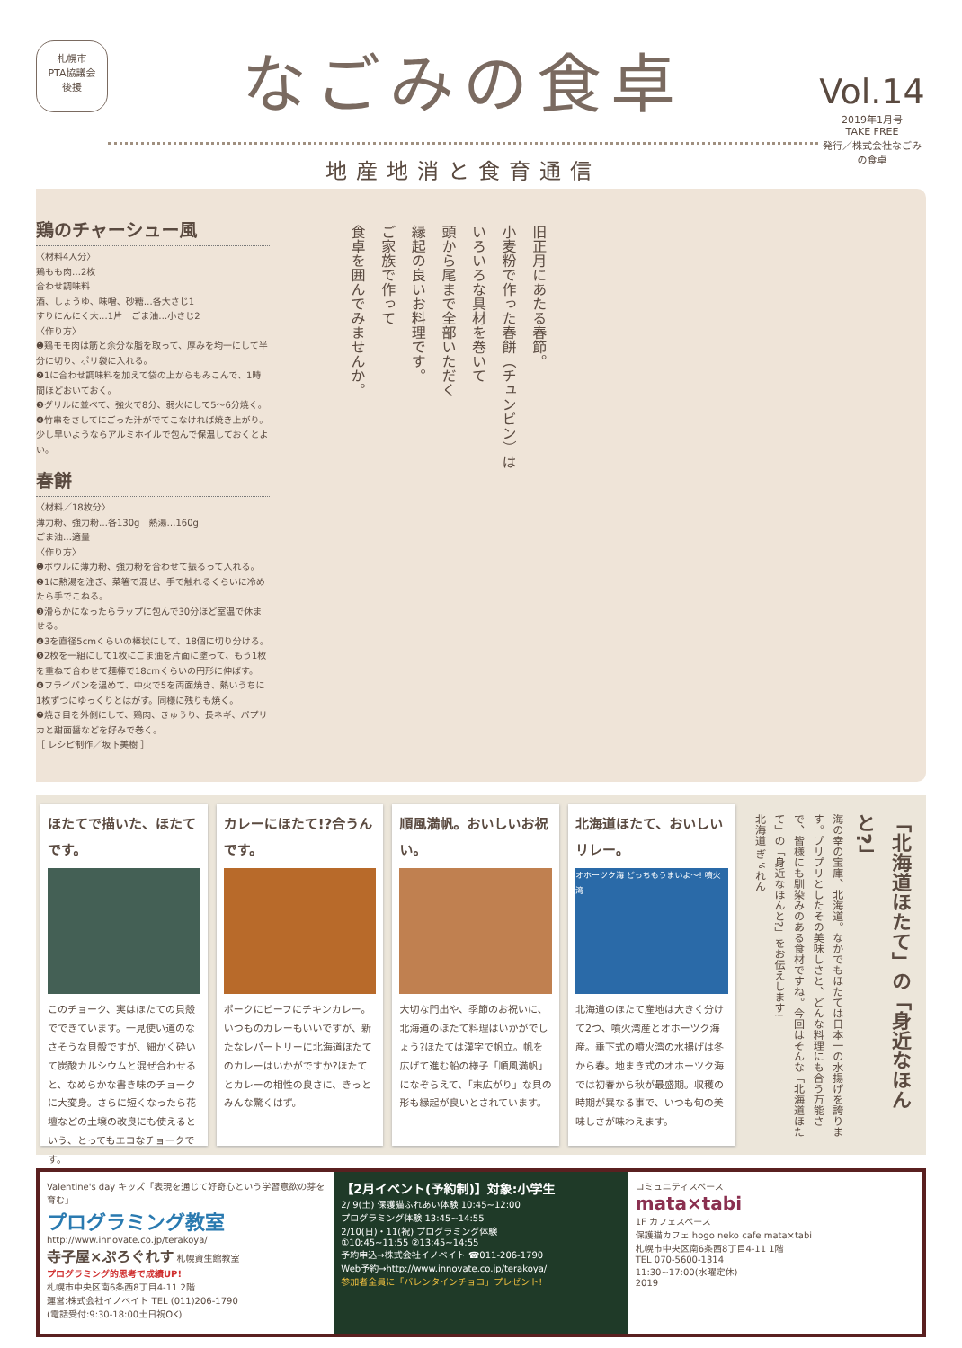札幌市
PTA協議会
後援
なごみの食卓
地産地消と食育通信
Vol.14
2019年1月号
TAKE FREE
発行／株式会社なごみの食卓
鶏のチャーシュー風
〈材料4人分〉
鶏もも肉…2枚
合わせ調味料
酒、しょうゆ、味噌、砂糖…各大さじ1
すりにんにく大…1片　ごま油…小さじ2
〈作り方〉
❶鶏モモ肉は筋と余分な脂を取って、厚みを均一にして半分に切り、ポリ袋に入れる。
❷1に合わせ調味料を加えて袋の上からもみこんで、1時間ほどおいておく。
❸グリルに並べて、強火で8分、弱火にして5〜6分焼く。
❹竹串をさしてにごった汁がでてこなければ焼き上がり。少し早いようならアルミホイルで包んで保温しておくとよい。
春餅
〈材料／18枚分〉
薄力粉、強力粉…各130g　熱湯…160g
ごま油…適量
〈作り方〉
❶ボウルに薄力粉、強力粉を合わせて振るって入れる。
❷1に熱湯を注ぎ、菜箸で混ぜ、手で触れるくらいに冷めたら手でこねる。
❸滑らかになったらラップに包んで30分ほど室温で休ませる。
❹3を直径5cmくらいの棒状にして、18個に切り分ける。
❺2枚を一組にして1枚にごま油を片面に塗って、もう1枚を重ねて合わせて麺棒で18cmくらいの円形に伸ばす。
❻フライパンを温めて、中火で5を両面焼き、熱いうちに1枚ずつにゆっくりとはがす。同様に残りも焼く。
❼焼き目を外側にして、鶏肉、きゅうり、長ネギ、パプリカと甜面醤などを好みで巻く。
［ レシピ制作／坂下美樹 ］
旧正月にあたる春節。
小麦粉で作った春餅（チュンビン）は
いろいろな具材を巻いて
頭から尾まで全部いただく
縁起の良いお料理です。
ご家族で作って
食卓を囲んでみませんか。
ほたてで描いた、ほたてです。
このチョーク、実はほたての貝殻でできています。一見使い道のなさそうな貝殻ですが、細かく砕いて炭酸カルシウムと混ぜ合わせると、なめらかな書き味のチョークに大変身。さらに短くなったら花壇などの土壌の改良にも使えるという、とってもエコなチョークです。
カレーにほたて!?合うんです。
ポークにビーフにチキンカレー。いつものカレーもいいですが、新たなレパートリーに北海道ほたてのカレーはいかがですか?ほたてとカレーの相性の良さに、きっとみんな驚くはず。
順風満帆。おいしいお祝い。
大切な門出や、季節のお祝いに、北海道のほたて料理はいかがでしょう?ほたては漢字で帆立。帆を広げて進む船の様子「順風満帆」になぞらえて、「末広がり」な貝の形も縁起が良いとされています。
北海道ほたて、おいしいリレー。
オホーツク海 どっちもうまいよ〜! 噴火湾
北海道のほたて産地は大きく分けて2つ、噴火湾産とオホーツク海産。垂下式の噴火湾の水揚げは冬から春。地まき式のオホーツク海では初春から秋が最盛期。収穫の時期が異なる事で、いつも旬の美味しさが味わえます。
「北海道ほたて」の「身近なほんと?」
海の幸の宝庫、北海道。なかでもほたては日本一の水揚げを誇ります。プリプリとしたその美味しさと、どんな料理にも合う万能さで、皆様にも馴染みのある食材ですね。今回はそんな「北海道ほたて」の「身近なほんと?」をお伝えします!
北海道 ぎょれん
Valentine's day キッズ「表現を通じて好奇心という学習意欲の芽を育む」
プログラミング教室
http://www.innovate.co.jp/terakoya/
寺子屋×ぷろぐれす 札幌資生館教室
プログラミング的思考で成績UP!
札幌市中央区南6条西8丁目4-11 2階
運営:株式会社イノベイト TEL (011)206-1790
(電話受付:9:30-18:00土日祝OK)
【2月イベント(予約制)】対象:小学生
2/ 9(土) 保護猫ふれあい体験 10:45~12:00
プログラミング体験 13:45~14:55
2/10(日)・11(祝) プログラミング体験
①10:45~11:55 ②13:45~14:55
予約申込→株式会社イノベイト ☎011-206-1790
Web予約→http://www.innovate.co.jp/terakoya/
参加者全員に「バレンタインチョコ」プレゼント!
コミュニティスペース
mata×tabi
1F カフェスペース
保護猫カフェ hogo neko cafe mata×tabi
札幌市中央区南6条西8丁目4-11 1階
TEL 070-5600-1314
11:30~17:00(水曜定休)
2019